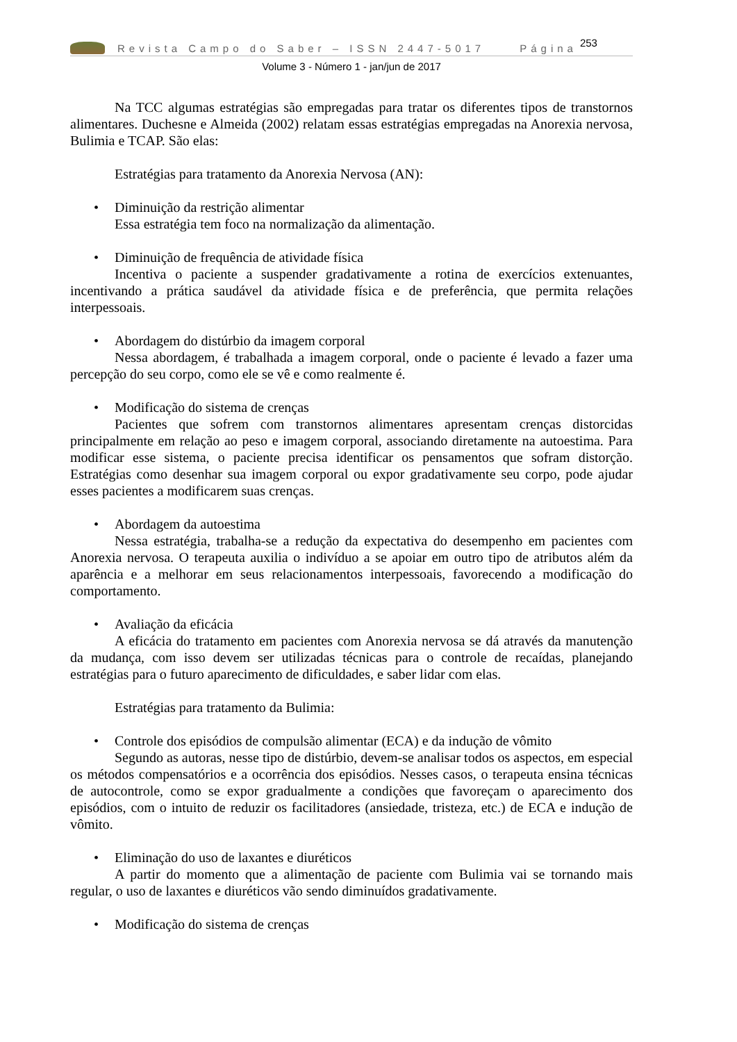Revista Campo do Saber – ISSN 2447-5017 Página 253
Volume 3 - Número 1 - jan/jun de 2017
Na TCC algumas estratégias são empregadas para tratar os diferentes tipos de transtornos alimentares. Duchesne e Almeida (2002) relatam essas estratégias empregadas na Anorexia nervosa, Bulimia e TCAP. São elas:
Estratégias para tratamento da Anorexia Nervosa (AN):
• Diminuição da restrição alimentar
Essa estratégia tem foco na normalização da alimentação.
• Diminuição de frequência de atividade física
Incentiva o paciente a suspender gradativamente a rotina de exercícios extenuantes, incentivando a prática saudável da atividade física e de preferência, que permita relações interpessoais.
• Abordagem do distúrbio da imagem corporal
Nessa abordagem, é trabalhada a imagem corporal, onde o paciente é levado a fazer uma percepção do seu corpo, como ele se vê e como realmente é.
• Modificação do sistema de crenças
Pacientes que sofrem com transtornos alimentares apresentam crenças distorcidas principalmente em relação ao peso e imagem corporal, associando diretamente na autoestima. Para modificar esse sistema, o paciente precisa identificar os pensamentos que sofram distorção. Estratégias como desenhar sua imagem corporal ou expor gradativamente seu corpo, pode ajudar esses pacientes a modificarem suas crenças.
• Abordagem da autoestima
Nessa estratégia, trabalha-se a redução da expectativa do desempenho em pacientes com Anorexia nervosa. O terapeuta auxilia o indivíduo a se apoiar em outro tipo de atributos além da aparência e a melhorar em seus relacionamentos interpessoais, favorecendo a modificação do comportamento.
• Avaliação da eficácia
A eficácia do tratamento em pacientes com Anorexia nervosa se dá através da manutenção da mudança, com isso devem ser utilizadas técnicas para o controle de recaídas, planejando estratégias para o futuro aparecimento de dificuldades, e saber lidar com elas.
Estratégias para tratamento da Bulimia:
• Controle dos episódios de compulsão alimentar (ECA) e da indução de vômito
Segundo as autoras, nesse tipo de distúrbio, devem-se analisar todos os aspectos, em especial os métodos compensatórios e a ocorrência dos episódios. Nesses casos, o terapeuta ensina técnicas de autocontrole, como se expor gradualmente a condições que favoreçam o aparecimento dos episódios, com o intuito de reduzir os facilitadores (ansiedade, tristeza, etc.) de ECA e indução de vômito.
• Eliminação do uso de laxantes e diuréticos
A partir do momento que a alimentação de paciente com Bulimia vai se tornando mais regular, o uso de laxantes e diuréticos vão sendo diminuídos gradativamente.
• Modificação do sistema de crenças